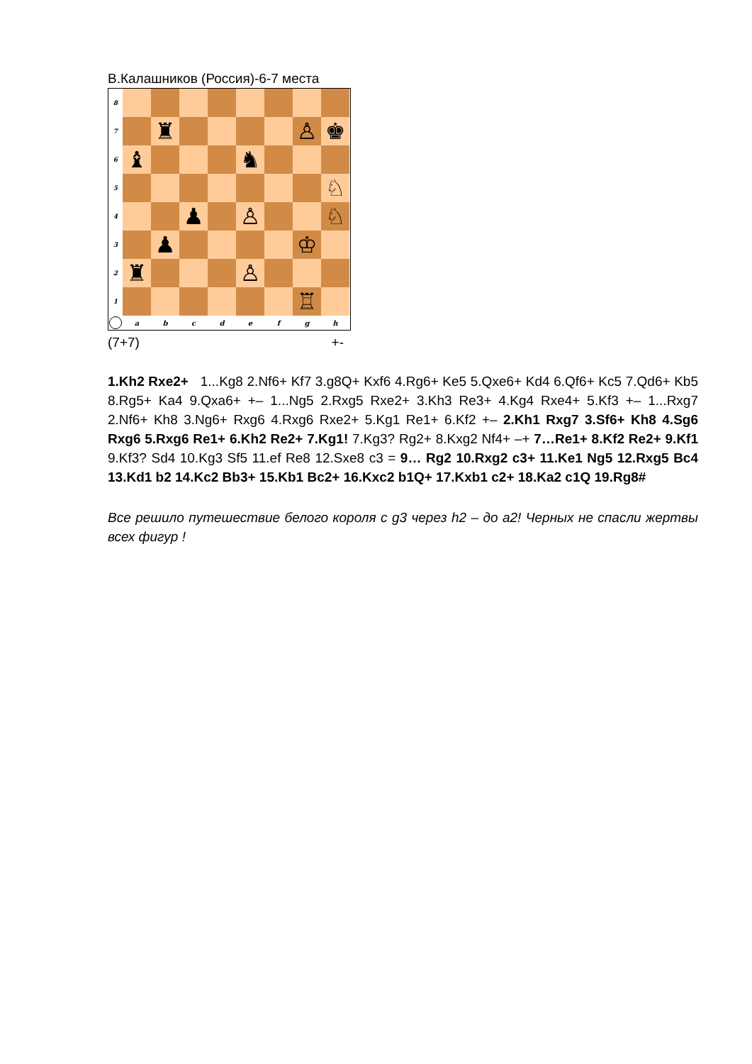В.Калашников (Россия)-6-7 места
8
7
♜
♙
♚
6
♝
♞
5
♘
4
♟
♙
♘
3
♟
♔
2
♜
♙
1
♖
a
b
c
d
e
f
g
h
(7+7) +-
1.Kh2 Rxe2+ 1...Kg8 2.Nf6+ Kf7 3.g8Q+ Kxf6 4.Rg6+ Ke5 5.Qxe6+ Kd4 6.Qf6+ Kc5 7.Qd6+ Kb5 8.Rg5+ Ka4 9.Qxa6+ +– 1...Ng5 2.Rxg5 Rxe2+ 3.Kh3 Re3+ 4.Kg4 Rxe4+ 5.Kf3 +– 1...Rxg7 2.Nf6+ Kh8 3.Ng6+ Rxg6 4.Rxg6 Rxe2+ 5.Kg1 Re1+ 6.Kf2 +– 2.Kh1 Rxg7 3.Sf6+ Kh8 4.Sg6 Rxg6 5.Rxg6 Re1+ 6.Kh2 Re2+ 7.Kg1! 7.Kg3? Rg2+ 8.Kxg2 Nf4+ –+ 7…Re1+ 8.Kf2 Re2+ 9.Kf1 9.Kf3? Sd4 10.Kg3 Sf5 11.ef Re8 12.Sxe8 c3 = 9… Rg2 10.Rxg2 c3+ 11.Ke1 Ng5 12.Rxg5 Bc4 13.Kd1 b2 14.Kc2 Bb3+ 15.Kb1 Bc2+ 16.Kxc2 b1Q+ 17.Kxb1 c2+ 18.Ka2 c1Q 19.Rg8#
Все решило путешествие белого короля с g3 через h2 – до a2! Черных не спасли жертвы всех фигур !